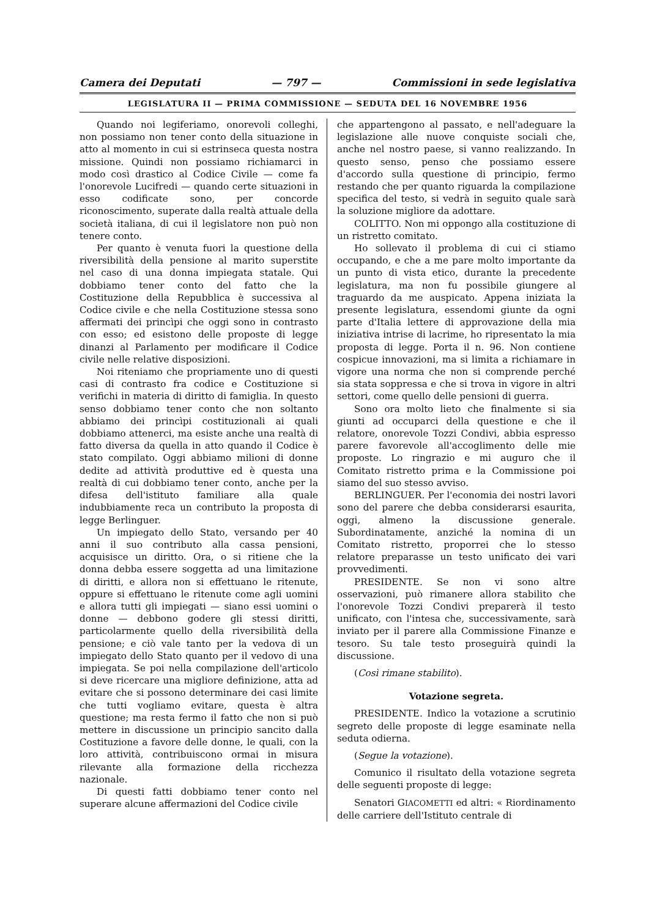Camera dei Deputati — 797 — Commissioni in sede legislativa
LEGISLATURA II — PRIMA COMMISSIONE — SEDUTA DEL 16 NOVEMBRE 1956
Quando noi legiferiamo, onorevoli colleghi, non possiamo non tener conto della situazione in atto al momento in cui si estrinseca questa nostra missione. Quindi non possiamo richiamarci in modo così drastico al Codice Civile — come fa l'onorevole Lucifredi — quando certe situazioni in esso codificate sono, per concorde riconoscimento, superate dalla realtà attuale della società italiana, di cui il legislatore non può non tenere conto.
Per quanto è venuta fuori la questione della riversibilità della pensione al marito superstite nel caso di una donna impiegata statale. Qui dobbiamo tener conto del fatto che la Costituzione della Repubblica è successiva al Codice civile e che nella Costituzione stessa sono affermati dei princìpi che oggi sono in contrasto con esso; ed esistono delle proposte di legge dinanzi al Parlamento per modificare il Codice civile nelle relative disposizioni.
Noi riteniamo che propriamente uno di questi casi di contrasto fra codice e Costituzione si verifichi in materia di diritto di famiglia. In questo senso dobbiamo tener conto che non soltanto abbiamo dei princìpi costituzionali ai quali dobbiamo attenerci, ma esiste anche una realtà di fatto diversa da quella in atto quando il Codice è stato compilato. Oggi abbiamo milioni di donne dedite ad attività produttive ed è questa una realtà di cui dobbiamo tener conto, anche per la difesa dell'istituto familiare alla quale indubbiamente reca un contributo la proposta di legge Berlinguer.
Un impiegato dello Stato, versando per 40 anni il suo contributo alla cassa pensioni, acquisisce un diritto. Ora, o si ritiene che la donna debba essere soggetta ad una limitazione di diritti, e allora non si effettuano le ritenute, oppure si effettuano le ritenute come agli uomini e allora tutti gli impiegati — siano essi uomini o donne — debbono godere gli stessi diritti, particolarmente quello della riversibilità della pensione; e ciò vale tanto per la vedova di un impiegato dello Stato quanto per il vedovo di una impiegata. Se poi nella compilazione dell'articolo si deve ricercare una migliore definizione, atta ad evitare che si possono determinare dei casi limite che tutti vogliamo evitare, questa è altra questione; ma resta fermo il fatto che non si può mettere in discussione un principio sancito dalla Costituzione a favore delle donne, le quali, con la loro attività, contribuiscono ormai in misura rilevante alla formazione della ricchezza nazionale.
Di questi fatti dobbiamo tener conto nel superare alcune affermazioni del Codice civile
che appartengono al passato, e nell'adeguare la legislazione alle nuove conquiste sociali che, anche nel nostro paese, si vanno realizzando. In questo senso, penso che possiamo essere d'accordo sulla questione di principio, fermo restando che per quanto riguarda la compilazione specifica del testo, si vedrà in seguito quale sarà la soluzione migliore da adottare.
COLITTO. Non mi oppongo alla costituzione di un ristretto comitato.
Ho sollevato il problema di cui ci stiamo occupando, e che a me pare molto importante da un punto di vista etico, durante la precedente legislatura, ma non fu possibile giungere al traguardo da me auspicato. Appena iniziata la presente legislatura, essendomi giunte da ogni parte d'Italia lettere di approvazione della mia iniziativa intrise di lacrime, ho ripresentato la mia proposta di legge. Porta il n. 96. Non contiene cospicue innovazioni, ma si limita a richiamare in vigore una norma che non si comprende perché sia stata soppressa e che si trova in vigore in altri settori, come quello delle pensioni di guerra.
Sono ora molto lieto che finalmente si sia giunti ad occuparci della questione e che il relatore, onorevole Tozzi Condivi, abbia espresso parere favorevole all'accoglimento delle mie proposte. Lo ringrazio e mi auguro che il Comitato ristretto prima e la Commissione poi siamo del suo stesso avviso.
BERLINGUER. Per l'economia dei nostri lavori sono del parere che debba considerarsi esaurita, oggi, almeno la discussione generale. Subordinatamente, anziché la nomina di un Comitato ristretto, proporrei che lo stesso relatore preparasse un testo unificato dei vari provvedimenti.
PRESIDENTE. Se non vi sono altre osservazioni, può rimanere allora stabilito che l'onorevole Tozzi Condivi preparerà il testo unificato, con l'intesa che, successivamente, sarà inviato per il parere alla Commissione Finanze e tesoro. Su tale testo proseguirà quindi la discussione.
(Così rimane stabilito).
Votazione segreta.
PRESIDENTE. Indìco la votazione a scrutinio segreto delle proposte di legge esaminate nella seduta odierna.
(Segue la votazione).
Comunico il risultato della votazione segreta delle seguenti proposte di legge:
Senatori GIACOMETTI ed altri: « Riordinamento delle carriere dell'Istituto centrale di